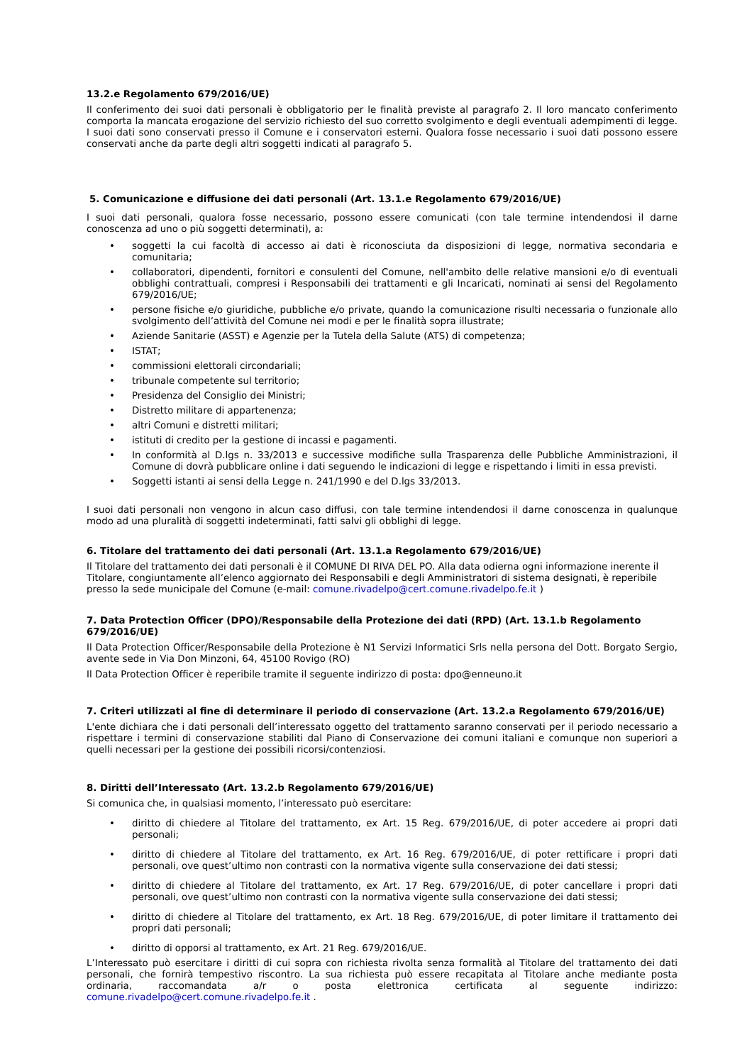13.2.e Regolamento 679/2016/UE)
Il conferimento dei suoi dati personali è obbligatorio per le finalità previste al paragrafo 2. Il loro mancato conferimento comporta la mancata erogazione del servizio richiesto del suo corretto svolgimento e degli eventuali adempimenti di legge. I suoi dati sono conservati presso il Comune e i conservatori esterni. Qualora fosse necessario i suoi dati possono essere conservati anche da parte degli altri soggetti indicati al paragrafo 5.
5. Comunicazione e diffusione dei dati personali (Art. 13.1.e Regolamento 679/2016/UE)
I suoi dati personali, qualora fosse necessario, possono essere comunicati (con tale termine intendendosi il darne conoscenza ad uno o più soggetti determinati), a:
• soggetti la cui facoltà di accesso ai dati è riconosciuta da disposizioni di legge, normativa secondaria e comunitaria;
• collaboratori, dipendenti, fornitori e consulenti del Comune, nell'ambito delle relative mansioni e/o di eventuali obblighi contrattuali, compresi i Responsabili dei trattamenti e gli Incaricati, nominati ai sensi del Regolamento 679/2016/UE;
• persone fisiche e/o giuridiche, pubbliche e/o private, quando la comunicazione risulti necessaria o funzionale allo svolgimento dell’attività del Comune nei modi e per le finalità sopra illustrate;
• Aziende Sanitarie (ASST) e Agenzie per la Tutela della Salute (ATS) di competenza;
• ISTAT;
• commissioni elettorali circondariali;
• tribunale competente sul territorio;
• Presidenza del Consiglio dei Ministri;
• Distretto militare di appartenenza;
• altri Comuni e distretti militari;
• istituti di credito per la gestione di incassi e pagamenti.
• In conformità al D.lgs n. 33/2013 e successive modifiche sulla Trasparenza delle Pubbliche Amministrazioni, il Comune di dovrà pubblicare online i dati seguendo le indicazioni di legge e rispettando i limiti in essa previsti.
• Soggetti istanti ai sensi della Legge n. 241/1990 e del D.lgs 33/2013.
I suoi dati personali non vengono in alcun caso diffusi, con tale termine intendendosi il darne conoscenza in qualunque modo ad una pluralità di soggetti indeterminati, fatti salvi gli obblighi di legge.
6. Titolare del trattamento dei dati personali (Art. 13.1.a Regolamento 679/2016/UE)
Il Titolare del trattamento dei dati personali è il COMUNE DI RIVA DEL PO. Alla data odierna ogni informazione inerente il Titolare, congiuntamente all’elenco aggiornato dei Responsabili e degli Amministratori di sistema designati, è reperibile presso la sede municipale del Comune (e-mail: comune.rivadelpo@cert.comune.rivadelpo.fe.it )
7. Data Protection Officer (DPO)/Responsabile della Protezione dei dati (RPD) (Art. 13.1.b Regolamento 679/2016/UE)
Il Data Protection Officer/Responsabile della Protezione è N1 Servizi Informatici Srls nella persona del Dott. Borgato Sergio, avente sede in Via Don Minzoni, 64, 45100 Rovigo (RO)
Il Data Protection Officer è reperibile tramite il seguente indirizzo di posta: dpo@enneuno.it
7. Criteri utilizzati al fine di determinare il periodo di conservazione (Art. 13.2.a Regolamento 679/2016/UE)
L'ente dichiara che i dati personali dell’interessato oggetto del trattamento saranno conservati per il periodo necessario a rispettare i termini di conservazione stabiliti dal Piano di Conservazione dei comuni italiani e comunque non superiori a quelli necessari per la gestione dei possibili ricorsi/contenziosi.
8. Diritti dell’Interessato (Art. 13.2.b Regolamento 679/2016/UE)
Si comunica che, in qualsiasi momento, l’interessato può esercitare:
• diritto di chiedere al Titolare del trattamento, ex Art. 15 Reg. 679/2016/UE, di poter accedere ai propri dati personali;
• diritto di chiedere al Titolare del trattamento, ex Art. 16 Reg. 679/2016/UE, di poter rettificare i propri dati personali, ove quest’ultimo non contrasti con la normativa vigente sulla conservazione dei dati stessi;
• diritto di chiedere al Titolare del trattamento, ex Art. 17 Reg. 679/2016/UE, di poter cancellare i propri dati personali, ove quest’ultimo non contrasti con la normativa vigente sulla conservazione dei dati stessi;
• diritto di chiedere al Titolare del trattamento, ex Art. 18 Reg. 679/2016/UE, di poter limitare il trattamento dei propri dati personali;
• diritto di opporsi al trattamento, ex Art. 21 Reg. 679/2016/UE.
L’Interessato può esercitare i diritti di cui sopra con richiesta rivolta senza formalità al Titolare del trattamento dei dati personali, che fornirà tempestivo riscontro. La sua richiesta può essere recapitata al Titolare anche mediante posta ordinaria, raccomandata a/r o posta elettronica certificata al seguente indirizzo: comune.rivadelpo@cert.comune.rivadelpo.fe.it .